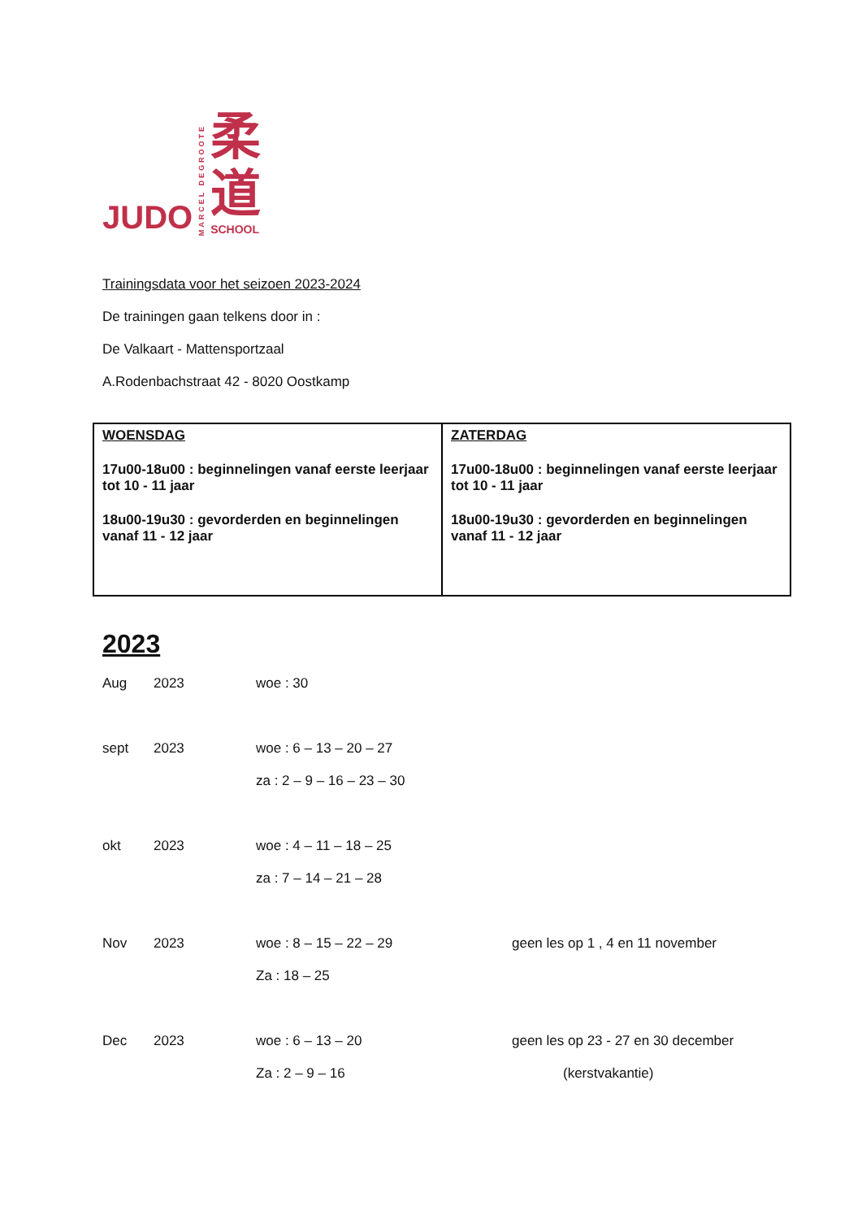JUDO
MARCEL DEGROOTE
柔
道
SCHOOL
Trainingsdata voor het seizoen 2023-2024
De trainingen gaan telkens door in :
De Valkaart - Mattensportzaal
A.Rodenbachstraat 42 - 8020 Oostkamp
| WOENSDAG 17u00-18u00 : beginnelingen vanaf eerste leerjaar tot 10 - 11 jaar 18u00-19u30 : gevorderden en beginnelingen vanaf 11 - 12 jaar | ZATERDAG 17u00-18u00 : beginnelingen vanaf eerste leerjaar tot 10 - 11 jaar 18u00-19u30 : gevorderden en beginnelingen vanaf 11 - 12 jaar |
2023
| Aug | 2023 | woe : 30 | |
| sept | 2023 | woe : 6 – 13 – 20 – 27 | |
| | | za : 2 – 9 – 16 – 23 – 30 | |
| okt | 2023 | woe : 4 – 11 – 18 – 25 | |
| | | za : 7 – 14 – 21 – 28 | |
| Nov | 2023 | woe : 8 – 15 – 22 – 29 | geen les op 1 , 4 en 11 november |
| | | Za : 18 – 25 | |
| Dec | 2023 | woe : 6 – 13 – 20 | geen les op 23 - 27 en 30 december |
| | | Za : 2 – 9 – 16 | (kerstvakantie) |